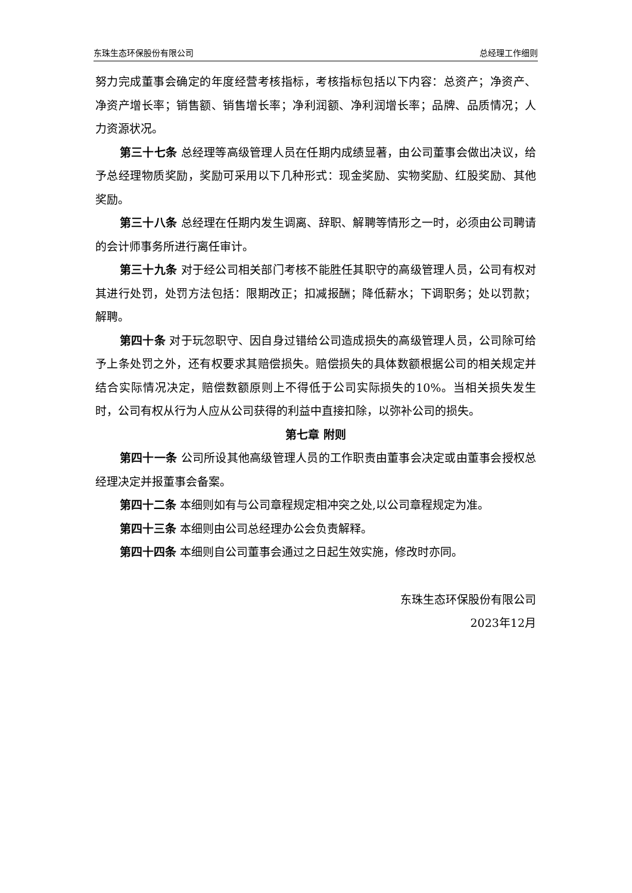东珠生态环保股份有限公司 总经理工作细则
努力完成董事会确定的年度经营考核指标，考核指标包括以下内容：总资产；净资产、净资产增长率；销售额、销售增长率；净利润额、净利润增长率；品牌、品质情况；人力资源状况。
第三十七条 总经理等高级管理人员在任期内成绩显著，由公司董事会做出决议，给予总经理物质奖励，奖励可采用以下几种形式：现金奖励、实物奖励、红股奖励、其他奖励。
第三十八条 总经理在任期内发生调离、辞职、解聘等情形之一时，必须由公司聘请的会计师事务所进行离任审计。
第三十九条 对于经公司相关部门考核不能胜任其职守的高级管理人员，公司有权对其进行处罚，处罚方法包括：限期改正；扣减报酬；降低薪水；下调职务；处以罚款；解聘。
第四十条 对于玩忽职守、因自身过错给公司造成损失的高级管理人员，公司除可给予上条处罚之外，还有权要求其赔偿损失。赔偿损失的具体数额根据公司的相关规定并结合实际情况决定，赔偿数额原则上不得低于公司实际损失的10%。当相关损失发生时，公司有权从行为人应从公司获得的利益中直接扣除，以弥补公司的损失。
第七章 附则
第四十一条 公司所设其他高级管理人员的工作职责由董事会决定或由董事会授权总经理决定并报董事会备案。
第四十二条 本细则如有与公司章程规定相冲突之处,以公司章程规定为准。
第四十三条 本细则由公司总经理办公会负责解释。
第四十四条 本细则自公司董事会通过之日起生效实施，修改时亦同。
东珠生态环保股份有限公司
2023年12月